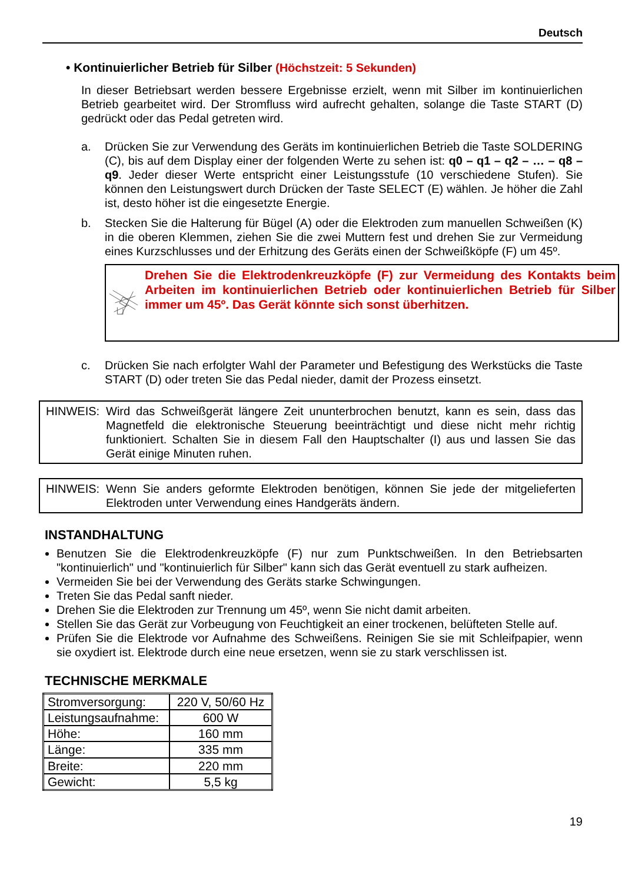Deutsch
• Kontinuierlicher Betrieb für Silber (Höchstzeit: 5 Sekunden)
In dieser Betriebsart werden bessere Ergebnisse erzielt, wenn mit Silber im kontinuierlichen Betrieb gearbeitet wird. Der Stromfluss wird aufrecht gehalten, solange die Taste START (D) gedrückt oder das Pedal getreten wird.
a. Drücken Sie zur Verwendung des Geräts im kontinuierlichen Betrieb die Taste SOLDERING (C), bis auf dem Display einer der folgenden Werte zu sehen ist: q0 – q1 – q2 – … – q8 – q9. Jeder dieser Werte entspricht einer Leistungsstufe (10 verschiedene Stufen). Sie können den Leistungswert durch Drücken der Taste SELECT (E) wählen. Je höher die Zahl ist, desto höher ist die eingesetzte Energie.
b. Stecken Sie die Halterung für Bügel (A) oder die Elektroden zum manuellen Schweißen (K) in die oberen Klemmen, ziehen Sie die zwei Muttern fest und drehen Sie zur Vermeidung eines Kurzschlusses und der Erhitzung des Geräts einen der Schweißköpfe (F) um 45º.
Drehen Sie die Elektrodenkreuzköpfe (F) zur Vermeidung des Kontakts beim Arbeiten im kontinuierlichen Betrieb oder kontinuierlichen Betrieb für Silber immer um 45º. Das Gerät könnte sich sonst überhitzen.
c. Drücken Sie nach erfolgter Wahl der Parameter und Befestigung des Werkstücks die Taste START (D) oder treten Sie das Pedal nieder, damit der Prozess einsetzt.
HINWEIS: Wird das Schweißgerät längere Zeit ununterbrochen benutzt, kann es sein, dass das Magnetfeld die elektronische Steuerung beeinträchtigt und diese nicht mehr richtig funktioniert. Schalten Sie in diesem Fall den Hauptschalter (I) aus und lassen Sie das Gerät einige Minuten ruhen.
HINWEIS: Wenn Sie anders geformte Elektroden benötigen, können Sie jede der mitgelieferten Elektroden unter Verwendung eines Handgeräts ändern.
INSTANDHALTUNG
Benutzen Sie die Elektrodenkreuzköpfe (F) nur zum Punktschweißen. In den Betriebsarten "kontinuierlich" und "kontinuierlich für Silber" kann sich das Gerät eventuell zu stark aufheizen.
Vermeiden Sie bei der Verwendung des Geräts starke Schwingungen.
Treten Sie das Pedal sanft nieder.
Drehen Sie die Elektroden zur Trennung um 45º, wenn Sie nicht damit arbeiten.
Stellen Sie das Gerät zur Vorbeugung von Feuchtigkeit an einer trockenen, belüfteten Stelle auf.
Prüfen Sie die Elektrode vor Aufnahme des Schweißens. Reinigen Sie sie mit Schleifpapier, wenn sie oxydiert ist. Elektrode durch eine neue ersetzen, wenn sie zu stark verschlissen ist.
TECHNISCHE MERKMALE
| Stromversorgung: | 220 V, 50/60 Hz |
| Leistungsaufnahme: | 600 W |
| Höhe: | 160 mm |
| Länge: | 335 mm |
| Breite: | 220 mm |
| Gewicht: | 5,5 kg |
19